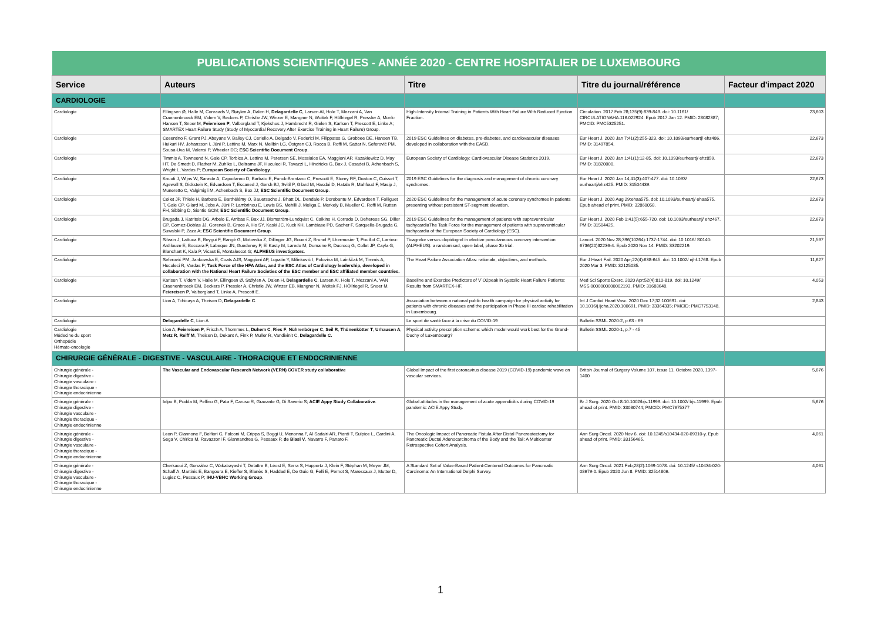| PUBLICATIONS SCIENTIFIQUES - ANNÉE 2020 - CENTRE HOSPITALIER DE LUXEMBOURG | | | | |
| --- | --- | --- | --- | --- |
| Service | Auteurs | Titre | Titre du journal/référence | Facteur d'impact 2020 |
| CARDIOLOGIE | | | | |
| Cardiologie | Ellingsen Ø, Halle M, Conraads V, Støylen A, Dalen H, Delagardelle C , Larsen AI, Hole T, Mezzani A, Van Craenenbroeck EM, Videm V, Beckers P, Christle JW, Winzer E, Mangner N, Woitek F, Höllriegel R, Pressler A, Monk-Hansen T, Snoer M, Feiereisen P , Valborgland T, Kjekshus J, Hambrecht R, Gielen S, Karlsen T, Prescott E, Linke A; SMARTEX Heart Failure Study (Study of Myocardial Recovery After Exercise Training in Heart Failure) Group. | High-Intensity Interval Training in Patients With Heart Failure With Reduced Ejection Fraction. | Circulation. 2017 Feb 28;135(9):839-849. doi: 10.1161/ CIRCULATIONAHA.116.022924. Epub 2017 Jan 12. PMID: 28082387; PMCID: PMC5325251. | 23,603 |
| Cardiologie | Cosentino F, Grant PJ, Aboyans V, Bailey CJ, Ceriello A, Delgado V, Federici M, Filippatos G, Grobbee DE, Hansen TB, Huikuri HV, Johansson I, Jüni P, Lettino M, Marx N, Mellbin LG, Östgren CJ, Rocca B, Roffi M, Sattar N, Seferović PM, Sousa-Uva M, Valensi P, Wheeler DC; ESC Scientific Document Group . | 2019 ESC Guidelines on diabetes, pre-diabetes, and cardiovascular diseases developed in collaboration with the EASD. | Eur Heart J. 2020 Jan 7;41(2):255-323. doi: 10.1093/eurheartj/ ehz486. PMID: 31497854. | 22,673 |
| Cardiologie | Timmis A, Townsend N, Gale CP, Torbica A, Lettino M, Petersen SE, Mossialos EA, Maggioni AP, Kazakiewicz D, May HT, De Smedt D, Flather M, Zuhlke L, Beltrame JF, Huculeci R, Tavazzi L, Hindricks G, Bax J, Casadei B, Achenbach S, Wright L, Vardas P; European Society of Cardiology . | European Society of Cardiology: Cardiovascular Disease Statistics 2019. | Eur Heart J. 2020 Jan 1;41(1):12-85. doi: 10.1093/eurheartj/ ehz859. PMID: 31820000. | 22,673 |
| Cardiologie | Knuuti J, Wijns W, Saraste A, Capodanno D, Barbato E, Funck-Brentano C, Prescott E, Storey RF, Deaton C, Cuisset T, Agewall S, Dickstein K, Edvardsen T, Escaned J, Gersh BJ, Svitil P, Gilard M, Hasdai D, Hatala R, Mahfoud F, Masip J, Muneretto C, Valgimigli M, Achenbach S, Bax JJ; ESC Scientific Document Group . | 2019 ESC Guidelines for the diagnosis and management of chronic coronary syndromes. | Eur Heart J. 2020 Jan 14;41(3):407-477. doi: 10.1093/ eurheartj/ehz425. PMID: 31504439. | 22,673 |
| Cardiologie | Collet JP, Thiele H, Barbato E, Barthélémy O, Bauersachs J, Bhatt DL, Dendale P, Dorobantu M, Edvardsen T, Folliguet T, Gale CP, Gilard M, Jobs A, Jüni P, Lambrinou E, Lewis BS, Mehilli J, Meliga E, Merkely B, Mueller C, Roffi M, Rutten FH, Sibbing D, Siontis GCM; ESC Scientific Document Group . | 2020 ESC Guidelines for the management of acute coronary syndromes in patients presenting without persistent ST-segment elevation. | Eur Heart J. 2020 Aug 29:ehaa575. doi: 10.1093/eurheartj/ ehaa575. Epub ahead of print. PMID: 32860058. | 22,673 |
| Cardiologie | Brugada J, Katritsis DG, Arbelo E, Arribas F, Bax JJ, Blomström-Lundqvist C, Calkins H, Corrado D, Deftereos SG, Diller GP, Gomez-Doblas JJ, Gorenek B, Grace A, Ho SY, Kaski JC, Kuck KH, Lambiase PD, Sacher F, Sarquella-Brugada G, Suwalski P, Zaza A; ESC Scientific Document Group . | 2019 ESC Guidelines for the management of patients with supraventricular tachycardiaThe Task Force for the management of patients with supraventricular tachycardia of the European Society of Cardiology (ESC). | Eur Heart J. 2020 Feb 1;41(5):655-720. doi: 10.1093/eurheartj/ ehz467. PMID: 31504425. | 22,673 |
| Cardiologie | Silvain J, Lattuca B, Beygui F, Rangé G, Motovska Z, Dillinger JG, Boueri Z, Brunel P, Lhermusier T, Pouillot C, Larrieu-Ardilouze E, Boccara F, Labeque JN, Guedeney P, El Kasty M, Laredo M, Dumaine R, Ducrocq G, Collet JP, Cayla G, Blanchart K, Kala P, Vicaut E, Montalescot G; ALPHEUS investigators . | Ticagrelor versus clopidogrel in elective percutaneous coronary intervention (ALPHEUS): a randomised, open-label, phase 3b trial. | Lancet. 2020 Nov 28;396(10264):1737-1744. doi: 10.1016/ S0140-6736(20)32236-4. Epub 2020 Nov 14. PMID: 33202219. | 21,597 |
| Cardiologie | Seferović PM, Jankowska E, Coats AJS, Maggioni AP, Lopatin Y, Milinković I, Polovina M, Lainščak M, Timmis A, Huculeci R, Vardas P; Task Force of the HFA Atlas, and the ESC Atlas of Cardiology leadership, developed in collaboration with the National Heart Failure Societies of the ESC member and ESC affiliated member countries. | The Heart Failure Association Atlas: rationale, objectives, and methods. | Eur J Heart Fail. 2020 Apr;22(4):638-645. doi: 10.1002/ ejhf.1768. Epub 2020 Mar 3. PMID: 32125085. | 11,627 |
| Cardiologie | Karlsen T, Videm V, Halle M, Ellingsen Ø, StØylen A, Dalen H, Delagardelle C , Larsen AI, Hole T, Mezzani A, VAN Craenenbroeck EM, Beckers P, Pressler A, Christle JW, Winzer EB, Mangner N, Woitek FJ, HÖllriegel R, Snoer M, Feiereisen P , Valborgland T, Linke A, Prescott E. | Baseline and Exercise Predictors of V˙O2peak in Systolic Heart Failure Patients: Results from SMARTEX-HF. | Med Sci Sports Exerc. 2020 Apr;52(4):810-819. doi: 10.1249/ MSS.0000000000002193. PMID: 31688648. | 4,053 |
| Cardiologie | Lion A, Tchicaya A, Theisen D, Delagardelle C . | Association between a national public health campaign for physical activity for patients with chronic diseases and the participation in Phase III cardiac rehabilitation in Luxembourg. | Int J Cardiol Heart Vasc. 2020 Dec 17;32:100691. doi: 10.1016/j.ijcha.2020.100691. PMID: 33364335; PMCID: PMC7753148. | 2,843 |
| Cardiologie | Delagardelle C , Lion A | Le sport de santé face à la crise du COVID-19 | Bulletin SSML 2020-2, p.63 - 69 | |
| Cardiologie Médecine du sport Orthopédie Hémato-oncologie | Lion A, Feiereisen P , Frisch A, Thommes L, Duhem C , Ries F , Nührenbörger C , Seil R , Thünenkötter T , Urhausen A , Metz R , Reiff M , Theisen D, Dekant A, Fink P, Muller R, Vandivinit C, Delagardelle C. | Physical activity prescription scheme: which model would work best for the Grand-Duchy of Luxembourg? | Bulletin SSML 2020-1, p.7 - 45 | |
| CHIRURGIE GÉNÉRALE - DIGESTIVE - VASCULAIRE - THORACIQUE ET ENDOCRINIENNE | | | | |
| Chirurgie générale - Chirurgie digestive - Chirurgie vasculaire - Chirurgie thoracique - Chirurgie endocrinienne | The Vascular and Endovascular Research Network (VERN) COVER study collaborative | Global Impact of the first coronavirus disease 2019 (COVID-19) pandemic wave on vascular services. | British Journal of Surgery Volume 107, issue 11, Octobre 2020, 1397-1400 | 5,676 |
| Chirurgie générale - Chirurgie digestive - Chirurgie vasculaire - Chirurgie thoracique - Chirurgie endocrinienne | Ielpo B, Podda M, Pellino G, Pata F, Caruso R, Gravante G, Di Saverio S; ACIE Appy Study Collaborative . | Global attitudes in the management of acute appendicitis during COVID-19 pandemic: ACIE Appy Study. | Br J Surg. 2020 Oct 8:10.1002/bjs.11999. doi: 10.1002/ bjs.11999. Epub ahead of print. PMID: 33030744; PMCID: PMC7675377 | 5,676 |
| Chirurgie générale - Chirurgie digestive - Chirurgie vasculaire - Chirurgie thoracique - Chirurgie endocrinienne | Leon P, Giannone F, Belfiori G, Falconi M, Crippa S, Boggi U, Menonna F, Al Sadairi AR, Piardi T, Sulpice L, Gardini A, Sega V, Chirica M, Ravazzoni F, Giannandrea G, Pessaux P, de Blasi V , Navarro F, Panaro F. | The Oncologic Impact of Pancreatic Fistula After Distal Pancreatectomy for Pancreatic Ductal Adenocarcinoma of the Body and the Tail: A Multicenter Retrospective Cohort Analysis. | Ann Surg Oncol. 2020 Nov 6. doi: 10.1245/s10434-020-09310-y. Epub ahead of print. PMID: 33156465. | 4,061 |
| Chirurgie générale - Chirurgie digestive - Chirurgie vasculaire - Chirurgie thoracique - Chirurgie endocrinienne | Cherkaoui Z, González C, Wakabayashi T, Delattre B, Léost E, Serra S, Huppertz J, Klein F, Stéphan M, Meyer JM, Schaff A, Martinis E, Bangoura E, Kieffer S, Blanès S, Haddad E, De Guio G, Felli E, Pernot S, Marescaux J, Mutter D, Lugiez C, Pessaux P; IHU-VBHC Working Group . | A Standard Set of Value-Based Patient-Centered Outcomes for Pancreatic Carcinoma: An International Delphi Survey. | Ann Surg Oncol. 2021 Feb;28(2):1069-1078. doi: 10.1245/ s10434-020-08679-0. Epub 2020 Jun 8. PMID: 32514806. | 4,061 |
1